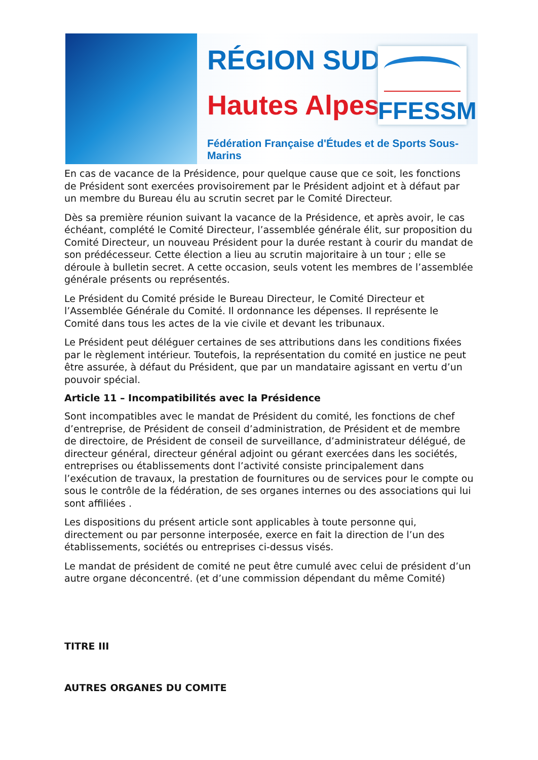RÉGION SUD
Hautes Alpes
Fédération Française d'Études et de Sports Sous-Marins
FFESSM
En cas de vacance de la Présidence, pour quelque cause que ce soit, les fonctions de Président sont exercées provisoirement par le Président adjoint et à défaut par un membre du Bureau élu au scrutin secret par le Comité Directeur.
Dès sa première réunion suivant la vacance de la Présidence, et après avoir, le cas échéant, complété le Comité Directeur, l’assemblée générale élit, sur proposition du Comité Directeur, un nouveau Président pour la durée restant à courir du mandat de son prédécesseur. Cette élection a lieu au scrutin majoritaire à un tour ; elle se déroule à bulletin secret. A cette occasion, seuls votent les membres de l’assemblée générale présents ou représentés.
Le Président du Comité préside le Bureau Directeur, le Comité Directeur et l’Assemblée Générale du Comité. Il ordonnance les dépenses. Il représente le Comité dans tous les actes de la vie civile et devant les tribunaux.
Le Président peut déléguer certaines de ses attributions dans les conditions fixées par le règlement intérieur. Toutefois, la représentation du comité en justice ne peut être assurée, à défaut du Président, que par un mandataire agissant en vertu d’un pouvoir spécial.
Article 11 – Incompatibilités avec la Présidence
Sont incompatibles avec le mandat de Président du comité, les fonctions de chef d’entreprise, de Président de conseil d’administration, de Président et de membre de directoire, de Président de conseil de surveillance, d’administrateur délégué, de directeur général, directeur général adjoint ou gérant exercées dans les sociétés, entreprises ou établissements dont l’activité consiste principalement dans l’exécution de travaux, la prestation de fournitures ou de services pour le compte ou sous le contrôle de la fédération, de ses organes internes ou des associations qui lui sont affiliées .
Les dispositions du présent article sont applicables à toute personne qui, directement ou par personne interposée, exerce en fait la direction de l’un des établissements, sociétés ou entreprises ci-dessus visés.
Le mandat de président de comité ne peut être cumulé avec celui de président d’un autre organe déconcentré. (et d’une commission dépendant du même Comité)
TITRE III
AUTRES ORGANES DU COMITE